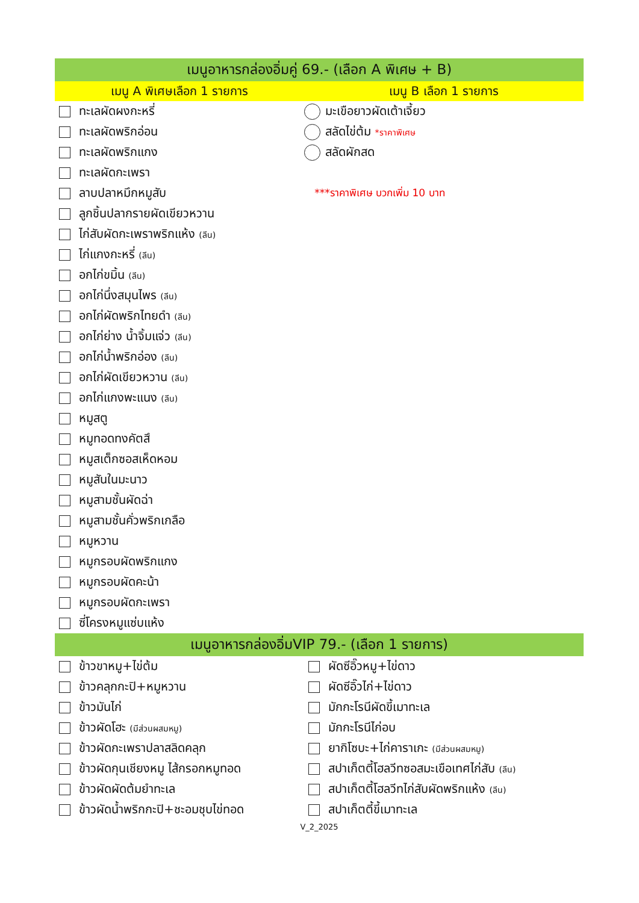| เมนูอาหารกล่องอิ่มคู่ 69.- (เลือก A พิเศษ + B) | |
| --- | --- |
| เมนู A พิเศษเลือก 1 รายการ | เมนู B เลือก 1 รายการ |
| ทะเลผัดผงกะหรี่ | มะเขือยาวผัดเต้าเจี้ยว |
| ทะเลผัดพริกอ่อน | สลัดไข่ต้ม *ราคาพิเศษ |
| ทะเลผัดพริกแกง | สลัดผักสด |
| ทะเลผัดกะเพรา | |
| ลาบปลาหมึกหมูสับ | ***ราคาพิเศษ บวกเพิ่ม 10 บาท |
| ลูกชิ้นปลากรายผัดเขียวหวาน | |
| ไก่สับผัดกะเพราพริกแห้ง (ลีน) | |
| ไก่แกงกะหรี่ (ลีน) | |
| อกไก่ขมิ้น (ลีน) | |
| อกไก่นึ่งสมุนไพร (ลีน) | |
| อกไก่ผัดพริกไทยดำ (ลีน) | |
| อกไก่ย่าง น้ำจิ้มแจ่ว (ลีน) | |
| อกไก่น้ำพริกอ่อง (ลีน) | |
| อกไก่ผัดเขียวหวาน (ลีน) | |
| อกไก่แกงพะแนง (ลีน) | |
| หมูสตู | |
| หมูทอดทงคัตสึ | |
| หมูสเต็กซอสเห็ดหอม | |
| หมูสันในมะนาว | |
| หมูสามชั้นผัดฉ่า | |
| หมูสามชั้นคั่วพริกเกลือ | |
| หมูหวาน | |
| หมูกรอบผัดพริกแกง | |
| หมูกรอบผัดคะน้า | |
| หมูกรอบผัดกะเพรา | |
| ซี่โครงหมูแซ่บแห้ง | |
| เมนูอาหารกล่องอิ่มVIP 79.- (เลือก 1 รายการ) | |
| ข้าวขาหมู+ไข่ต้ม | ผัดซีอิ๊วหมู+ไข่ดาว |
| ข้าวคลุกกะปิ+หมูหวาน | ผัดซีอิ๊วไก่+ไข่ดาว |
| ข้าวมันไก่ | มักกะโรนีผัดขี้เมาทะเล |
| ข้าวผัดโฮะ (มีส่วนผสมหมู) | มักกะโรนีไก่อบ |
| ข้าวผัดกะเพราปลาสลิดคลุก | ยากิโซบะ+ไก่คาราเกะ (มีส่วนผสมหมู) |
| ข้าวผัดกุนเชียงหมู ไส้กรอกหมูทอด | สปาเก็ตตี้โฮลวีทซอสมะเขือเทศไก่สับ (ลีน) |
| ข้าวผัดผัดต้มยำทะเล | สปาเก็ตตี้โฮลวีทไก่สับผัดพริกแห้ง (ลีน) |
| ข้าวผัดน้ำพริกกะปิ+ชะอมชุบไข่ทอด | สปาเก็ตตี้ขี้เมาทะเล |
| V_2_2025 | |